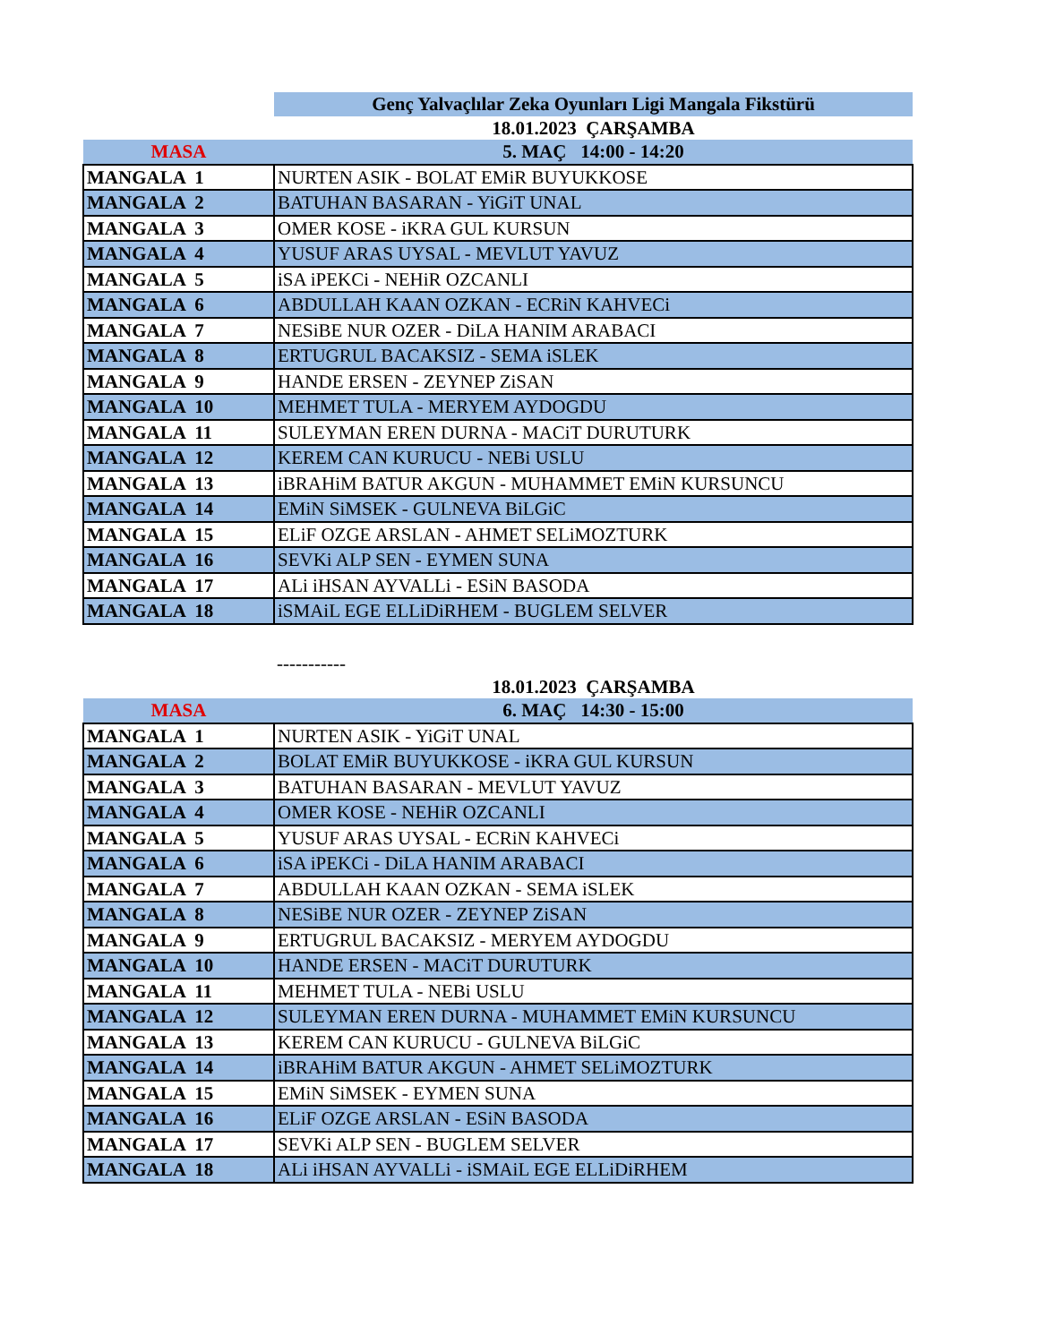| | Genç Yalvaçlılar Zeka Oyunları Ligi Mangala Fikstürü |
| | 18.01.2023 ÇARŞAMBA |
| MASA | 5. MAÇ 14:00 - 14:20 |
| MANGALA 1 | NURTEN ASIK - BOLAT EMiR BUYUKKOSE |
| MANGALA 2 | BATUHAN BASARAN - YiGiT UNAL |
| MANGALA 3 | OMER KOSE - iKRA GUL KURSUN |
| MANGALA 4 | YUSUF ARAS UYSAL - MEVLUT YAVUZ |
| MANGALA 5 | iSA iPEKCi - NEHiR OZCANLI |
| MANGALA 6 | ABDULLAH KAAN OZKAN - ECRiN KAHVECi |
| MANGALA 7 | NESiBE NUR OZER - DiLA HANIM ARABACI |
| MANGALA 8 | ERTUGRUL BACAKSIZ - SEMA iSLEK |
| MANGALA 9 | HANDE ERSEN - ZEYNEP ZiSAN |
| MANGALA 10 | MEHMET TULA - MERYEM AYDOGDU |
| MANGALA 11 | SULEYMAN EREN DURNA - MACiT DURUTURK |
| MANGALA 12 | KEREM CAN KURUCU - NEBi USLU |
| MANGALA 13 | iBRAHiM BATUR AKGUN - MUHAMMET EMiN KURSUNCU |
| MANGALA 14 | EMiN SiMSEK - GULNEVA BiLGiC |
| MANGALA 15 | ELiF OZGE ARSLAN - AHMET SELiMOZTURK |
| MANGALA 16 | SEVKi ALP SEN - EYMEN SUNA |
| MANGALA 17 | ALi iHSAN AYVALLi - ESiN BASODA |
| MANGALA 18 | iSMAiL EGE ELLiDiRHEM - BUGLEM SELVER |
| | ----------- |
| | 18.01.2023 ÇARŞAMBA |
| MASA | 6. MAÇ 14:30 - 15:00 |
| MANGALA 1 | NURTEN ASIK - YiGiT UNAL |
| MANGALA 2 | BOLAT EMiR BUYUKKOSE - iKRA GUL KURSUN |
| MANGALA 3 | BATUHAN BASARAN - MEVLUT YAVUZ |
| MANGALA 4 | OMER KOSE - NEHiR OZCANLI |
| MANGALA 5 | YUSUF ARAS UYSAL - ECRiN KAHVECi |
| MANGALA 6 | iSA iPEKCi - DiLA HANIM ARABACI |
| MANGALA 7 | ABDULLAH KAAN OZKAN - SEMA iSLEK |
| MANGALA 8 | NESiBE NUR OZER - ZEYNEP ZiSAN |
| MANGALA 9 | ERTUGRUL BACAKSIZ - MERYEM AYDOGDU |
| MANGALA 10 | HANDE ERSEN - MACiT DURUTURK |
| MANGALA 11 | MEHMET TULA - NEBi USLU |
| MANGALA 12 | SULEYMAN EREN DURNA - MUHAMMET EMiN KURSUNCU |
| MANGALA 13 | KEREM CAN KURUCU - GULNEVA BiLGiC |
| MANGALA 14 | iBRAHiM BATUR AKGUN - AHMET SELiMOZTURK |
| MANGALA 15 | EMiN SiMSEK - EYMEN SUNA |
| MANGALA 16 | ELiF OZGE ARSLAN - ESiN BASODA |
| MANGALA 17 | SEVKi ALP SEN - BUGLEM SELVER |
| MANGALA 18 | ALi iHSAN AYVALLi - iSMAiL EGE ELLiDiRHEM |